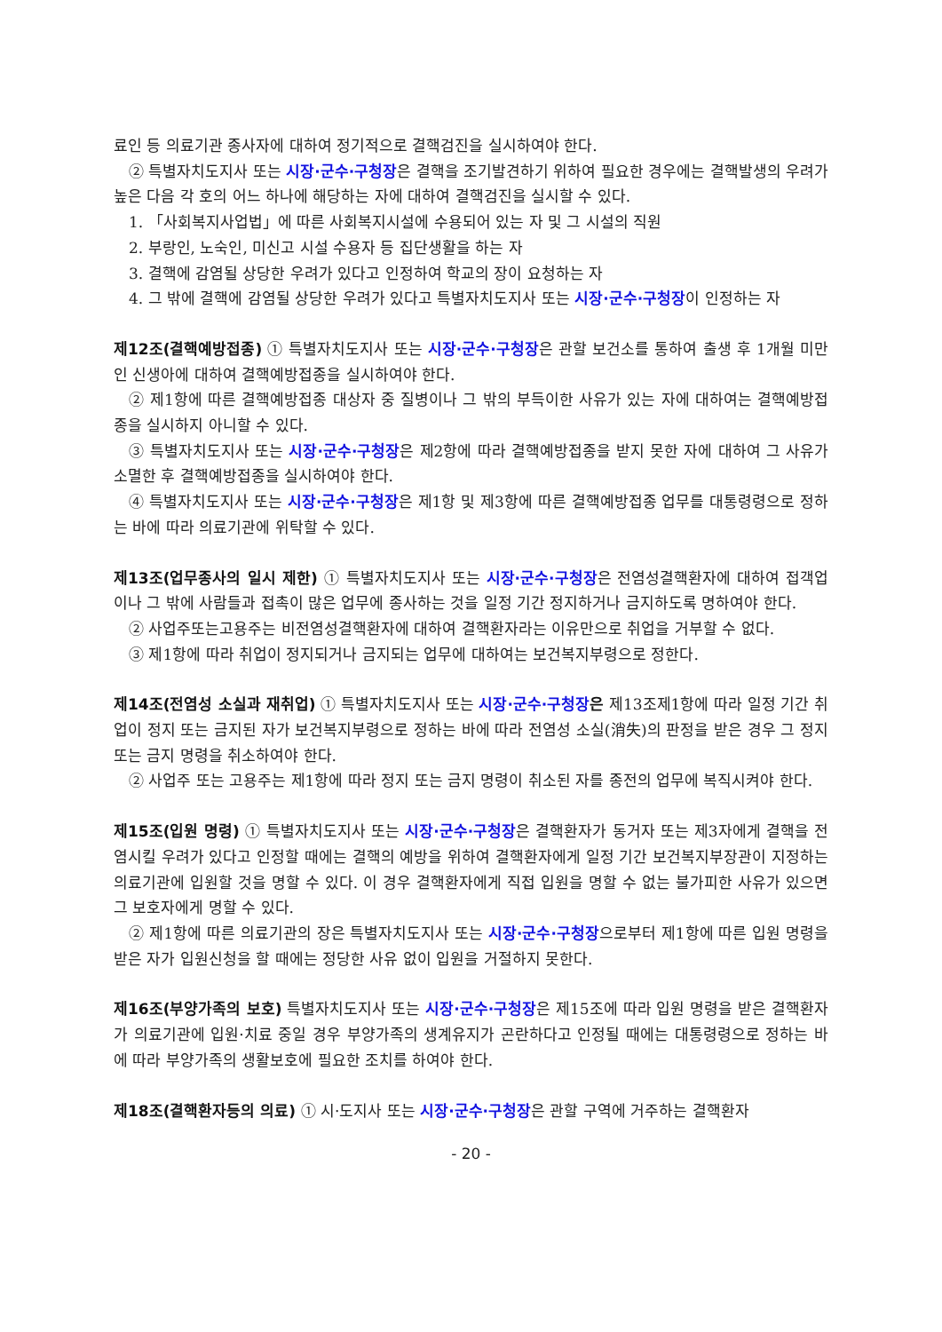료인 등 의료기관 종사자에 대하여 정기적으로 결핵검진을 실시하여야 한다.
② 특별자치도지사 또는 시장·군수·구청장은 결핵을 조기발견하기 위하여 필요한 경우에는 결핵발생의 우려가 높은 다음 각 호의 어느 하나에 해당하는 자에 대하여 결핵검진을 실시할 수 있다.
1. 「사회복지사업법」에 따른 사회복지시설에 수용되어 있는 자 및 그 시설의 직원
2. 부랑인, 노숙인, 미신고 시설 수용자 등 집단생활을 하는 자
3. 결핵에 감염될 상당한 우려가 있다고 인정하여 학교의 장이 요청하는 자
4. 그 밖에 결핵에 감염될 상당한 우려가 있다고 특별자치도지사 또는 시장·군수·구청장이 인정하는 자
제12조(결핵예방접종) ① 특별자치도지사 또는 시장·군수·구청장은 관할 보건소를 통하여 출생 후 1개월 미만인 신생아에 대하여 결핵예방접종을 실시하여야 한다.
② 제1항에 따른 결핵예방접종 대상자 중 질병이나 그 밖의 부득이한 사유가 있는 자에 대하여는 결핵예방접종을 실시하지 아니할 수 있다.
③ 특별자치도지사 또는 시장·군수·구청장은 제2항에 따라 결핵예방접종을 받지 못한 자에 대하여 그 사유가 소멸한 후 결핵예방접종을 실시하여야 한다.
④ 특별자치도지사 또는 시장·군수·구청장은 제1항 및 제3항에 따른 결핵예방접종 업무를 대통령령으로 정하는 바에 따라 의료기관에 위탁할 수 있다.
제13조(업무종사의 일시 제한) ① 특별자치도지사 또는 시장·군수·구청장은 전염성결핵환자에 대하여 접객업이나 그 밖에 사람들과 접촉이 많은 업무에 종사하는 것을 일정 기간 정지하거나 금지하도록 명하여야 한다.
② 사업주또는고용주는 비전염성결핵환자에 대하여 결핵환자라는 이유만으로 취업을 거부할 수 없다.
③ 제1항에 따라 취업이 정지되거나 금지되는 업무에 대하여는 보건복지부령으로 정한다.
제14조(전염성 소실과 재취업) ① 특별자치도지사 또는 시장·군수·구청장 은 제13조제1항에 따라 일정 기간 취업이 정지 또는 금지된 자가 보건복지부령으로 정하는 바에 따라 전염성 소실(消失)의 판정을 받은 경우 그 정지 또는 금지 명령을 취소하여야 한다.
② 사업주 또는 고용주는 제1항에 따라 정지 또는 금지 명령이 취소된 자를 종전의 업무에 복직시켜야 한다.
제15조(입원 명령) ① 특별자치도지사 또는 시장·군수·구청장은 결핵환자가 동거자 또는 제3자에게 결핵을 전염시킬 우려가 있다고 인정할 때에는 결핵의 예방을 위하여 결핵환자에게 일정 기간 보건복지부장관이 지정하는 의료기관에 입원할 것을 명할 수 있다. 이 경우 결핵환자에게 직접 입원을 명할 수 없는 불가피한 사유가 있으면 그 보호자에게 명할 수 있다.
② 제1항에 따른 의료기관의 장은 특별자치도지사 또는 시장·군수·구청장으로부터 제1항에 따른 입원 명령을 받은 자가 입원신청을 할 때에는 정당한 사유 없이 입원을 거절하지 못한다.
제16조(부양가족의 보호) 특별자치도지사 또는 시장·군수·구청장은 제15조에 따라 입원 명령을 받은 결핵환자가 의료기관에 입원·치료 중일 경우 부양가족의 생계유지가 곤란하다고 인정될 때에는 대통령령으로 정하는 바에 따라 부양가족의 생활보호에 필요한 조치를 하여야 한다.
제18조(결핵환자등의 의료) ① 시·도지사 또는 시장·군수·구청장은 관할 구역에 거주하는 결핵환자
- 20 -